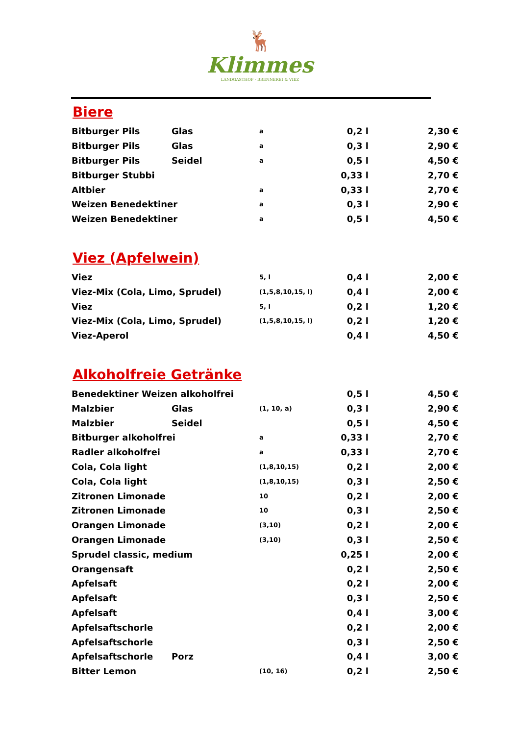🦌
Klimmes
LANDGASTHOF · BRENNEREI & VIEZ
Biere
| Bitburger Pils | Glas | a | 0,2 l | 2,30 € |
| Bitburger Pils | Glas | a | 0,3 l | 2,90 € |
| Bitburger Pils | Seidel | a | 0,5 l | 4,50 € |
| Bitburger Stubbi | | | 0,33 l | 2,70 € |
| Altbier | | a | 0,33 l | 2,70 € |
| Weizen Benedektiner | | a | 0,3 l | 2,90 € |
| Weizen Benedektiner | | a | 0,5 l | 4,50 € |
Viez (Apfelwein)
| Viez | 5, l | 0,4 l | 2,00 € |
| Viez-Mix (Cola, Limo, Sprudel) | (1,5,8,10,15, l) | 0,4 l | 2,00 € |
| Viez | 5, l | 0,2 l | 1,20 € |
| Viez-Mix (Cola, Limo, Sprudel) | (1,5,8,10,15, l) | 0,2 l | 1,20 € |
| Viez-Aperol | | 0,4 l | 4,50 € |
Alkoholfreie Getränke
| Benedektiner Weizen alkoholfrei | | | 0,5 l | 4,50 € |
| Malzbier | Glas | (1, 10, a) | 0,3 l | 2,90 € |
| Malzbier | Seidel | | 0,5 l | 4,50 € |
| Bitburger alkoholfrei | | a | 0,33 l | 2,70 € |
| Radler alkoholfrei | | a | 0,33 l | 2,70 € |
| Cola, Cola light | | (1,8,10,15) | 0,2 l | 2,00 € |
| Cola, Cola light | | (1,8,10,15) | 0,3 l | 2,50 € |
| Zitronen Limonade | | 10 | 0,2 l | 2,00 € |
| Zitronen Limonade | | 10 | 0,3 l | 2,50 € |
| Orangen Limonade | | (3,10) | 0,2 l | 2,00 € |
| Orangen Limonade | | (3,10) | 0,3 l | 2,50 € |
| Sprudel classic, medium | | | 0,25 l | 2,00 € |
| Orangensaft | | | 0,2 l | 2,50 € |
| Apfelsaft | | | 0,2 l | 2,00 € |
| Apfelsaft | | | 0,3 l | 2,50 € |
| Apfelsaft | | | 0,4 l | 3,00 € |
| Apfelsaftschorle | | | 0,2 l | 2,00 € |
| Apfelsaftschorle | | | 0,3 l | 2,50 € |
| Apfelsaftschorle | Porz | | 0,4 l | 3,00 € |
| Bitter Lemon | | (10, 16) | 0,2 l | 2,50 € |